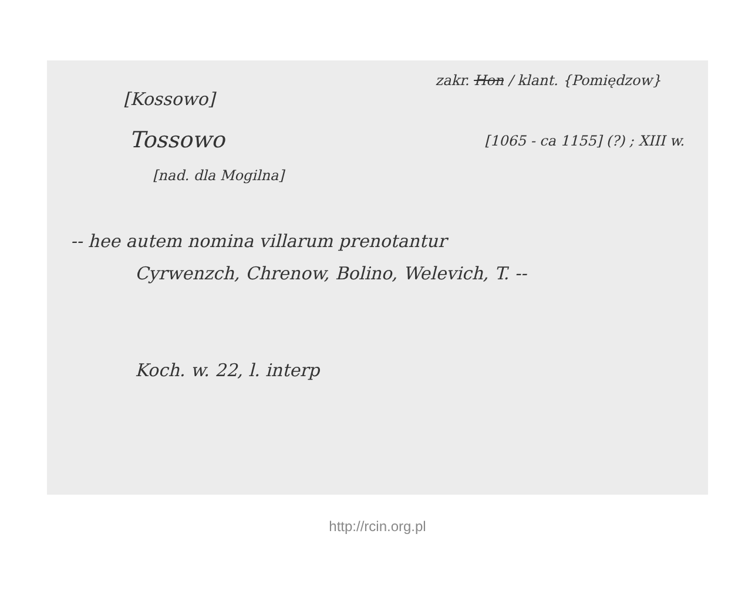zakr. Hon / klant. {Pomiędzow}
[Kossowo]
Tossowo
[1065 - ca 1155] (?) ; XIII w.
[nad. dla Mogilna]
-- hee autem nomina villarum prenotantur
Cyrwenzch, Chrenow, Bolino, Welevich, T. --
Koch. w. 22, l. interp
http://rcin.org.pl